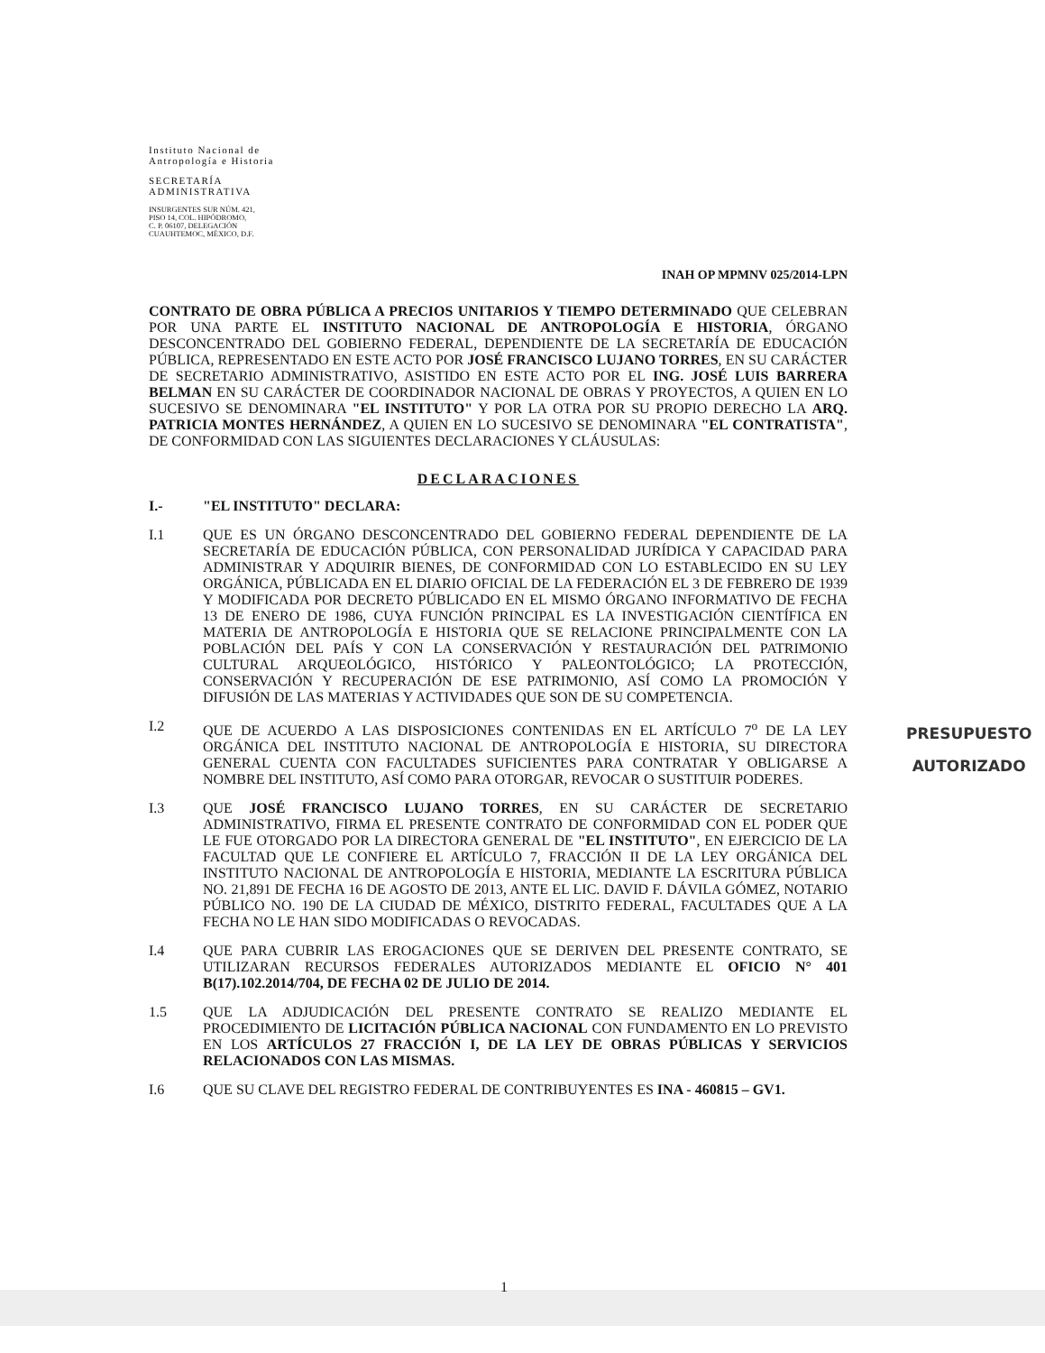Instituto Nacional de
Antropología e Historia
SECRETARÍA
ADMINISTRATIVA
INSURGENTES SUR NÚM. 421,
PISO 14, COL. HIPÓDROMO,
C. P. 06107, DELEGACIÓN
CUAUHTEMOC, MÉXICO, D.F.
INAH OP MPMNV 025/2014-LPN
CONTRATO DE OBRA PÚBLICA A PRECIOS UNITARIOS Y TIEMPO DETERMINADO QUE CELEBRAN POR UNA PARTE EL INSTITUTO NACIONAL DE ANTROPOLOGÍA E HISTORIA, ÓRGANO DESCONCENTRADO DEL GOBIERNO FEDERAL, DEPENDIENTE DE LA SECRETARÍA DE EDUCACIÓN PÚBLICA, REPRESENTADO EN ESTE ACTO POR JOSÉ FRANCISCO LUJANO TORRES, EN SU CARÁCTER DE SECRETARIO ADMINISTRATIVO, ASISTIDO EN ESTE ACTO POR EL ING. JOSÉ LUIS BARRERA BELMAN EN SU CARÁCTER DE COORDINADOR NACIONAL DE OBRAS Y PROYECTOS, A QUIEN EN LO SUCESIVO SE DENOMINARA "EL INSTITUTO" Y POR LA OTRA POR SU PROPIO DERECHO LA ARQ. PATRICIA MONTES HERNÁNDEZ, A QUIEN EN LO SUCESIVO SE DENOMINARA "EL CONTRATISTA", DE CONFORMIDAD CON LAS SIGUIENTES DECLARACIONES Y CLÁUSULAS:
DECLARACIONES
I.- "EL INSTITUTO" DECLARA:
I.1 QUE ES UN ÓRGANO DESCONCENTRADO DEL GOBIERNO FEDERAL DEPENDIENTE DE LA SECRETARÍA DE EDUCACIÓN PÚBLICA, CON PERSONALIDAD JURÍDICA Y CAPACIDAD PARA ADMINISTRAR Y ADQUIRIR BIENES, DE CONFORMIDAD CON LO ESTABLECIDO EN SU LEY ORGÁNICA, PÚBLICADA EN EL DIARIO OFICIAL DE LA FEDERACIÓN EL 3 DE FEBRERO DE 1939 Y MODIFICADA POR DECRETO PÚBLICADO EN EL MISMO ÓRGANO INFORMATIVO DE FECHA 13 DE ENERO DE 1986, CUYA FUNCIÓN PRINCIPAL ES LA INVESTIGACIÓN CIENTÍFICA EN MATERIA DE ANTROPOLOGÍA E HISTORIA QUE SE RELACIONE PRINCIPALMENTE CON LA POBLACIÓN DEL PAÍS Y CON LA CONSERVACIÓN Y RESTAURACIÓN DEL PATRIMONIO CULTURAL ARQUEOLÓGICO, HISTÓRICO Y PALEONTOLÓGICO; LA PROTECCIÓN, CONSERVACIÓN Y RECUPERACIÓN DE ESE PATRIMONIO, ASÍ COMO LA PROMOCIÓN Y DIFUSIÓN DE LAS MATERIAS Y ACTIVIDADES QUE SON DE SU COMPETENCIA.
I.2 QUE DE ACUERDO A LAS DISPOSICIONES CONTENIDAS EN EL ARTÍCULO 7<sup>o</sup> DE LA LEY ORGÁNICA DEL INSTITUTO NACIONAL DE ANTROPOLOGÍA E HISTORIA, SU DIRECTORA GENERAL CUENTA CON FACULTADES SUFICIENTES PARA CONTRATAR Y OBLIGARSE A NOMBRE DEL INSTITUTO, ASÍ COMO PARA OTORGAR, REVOCAR O SUSTITUIR PODERES.
I.3 QUE JOSÉ FRANCISCO LUJANO TORRES, EN SU CARÁCTER DE SECRETARIO ADMINISTRATIVO, FIRMA EL PRESENTE CONTRATO DE CONFORMIDAD CON EL PODER QUE LE FUE OTORGADO POR LA DIRECTORA GENERAL DE "EL INSTITUTO", EN EJERCICIO DE LA FACULTAD QUE LE CONFIERE EL ARTÍCULO 7, FRACCIÓN II DE LA LEY ORGÁNICA DEL INSTITUTO NACIONAL DE ANTROPOLOGÍA E HISTORIA, MEDIANTE LA ESCRITURA PÚBLICA NO. 21,891 DE FECHA 16 DE AGOSTO DE 2013, ANTE EL LIC. DAVID F. DÁVILA GÓMEZ, NOTARIO PÚBLICO NO. 190 DE LA CIUDAD DE MÉXICO, DISTRITO FEDERAL, FACULTADES QUE A LA FECHA NO LE HAN SIDO MODIFICADAS O REVOCADAS.
I.4 QUE PARA CUBRIR LAS EROGACIONES QUE SE DERIVEN DEL PRESENTE CONTRATO, SE UTILIZARAN RECURSOS FEDERALES AUTORIZADOS MEDIANTE EL OFICIO N° 401 B(17).102.2014/704, DE FECHA 02 DE JULIO DE 2014.
1.5 QUE LA ADJUDICACIÓN DEL PRESENTE CONTRATO SE REALIZO MEDIANTE EL PROCEDIMIENTO DE LICITACIÓN PÚBLICA NACIONAL CON FUNDAMENTO EN LO PREVISTO EN LOS ARTÍCULOS 27 FRACCIÓN I, DE LA LEY DE OBRAS PÚBLICAS Y SERVICIOS RELACIONADOS CON LAS MISMAS.
I.6 QUE SU CLAVE DEL REGISTRO FEDERAL DE CONTRIBUYENTES ES INA - 460815 – GV1.
PRESUPUESTO
AUTORIZADO
1